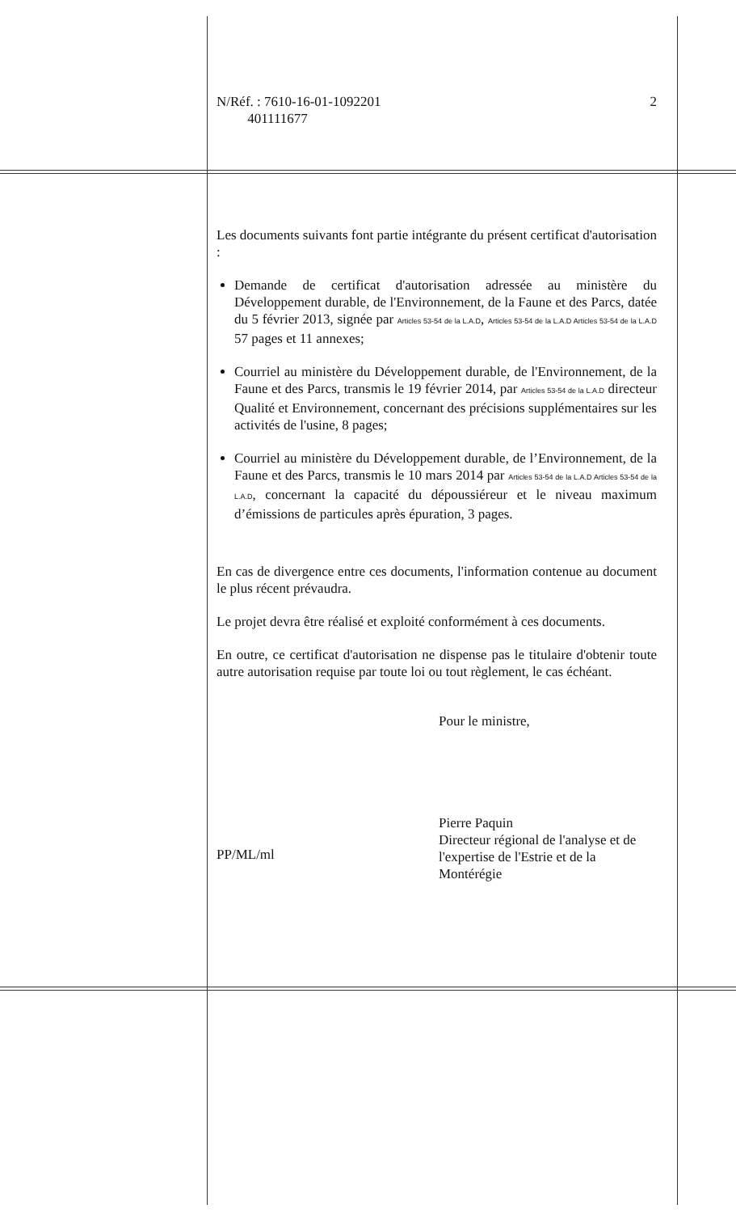N/Réf. : 7610-16-01-1092201
401111677
2
Les documents suivants font partie intégrante du présent certificat d'autorisation :
Demande de certificat d'autorisation adressée au ministère du Développement durable, de l'Environnement, de la Faune et des Parcs, datée du 5 février 2013, signée par Articles 53-54 de la L.A.D, Articles 53-54 de la L.A.D Articles 53-54 de la L.A.D 57 pages et 11 annexes;
Courriel au ministère du Développement durable, de l'Environnement, de la Faune et des Parcs, transmis le 19 février 2014, par Articles 53-54 de la L.A.D directeur Qualité et Environnement, concernant des précisions supplémentaires sur les activités de l'usine, 8 pages;
Courriel au ministère du Développement durable, de l’Environnement, de la Faune et des Parcs, transmis le 10 mars 2014 par Articles 53-54 de la L.A.D Articles 53-54 de la L.A.D, concernant la capacité du dépoussiéreur et le niveau maximum d’émissions de particules après épuration, 3 pages.
En cas de divergence entre ces documents, l'information contenue au document le plus récent prévaudra.
Le projet devra être réalisé et exploité conformément à ces documents.
En outre, ce certificat d'autorisation ne dispense pas le titulaire d'obtenir toute autre autorisation requise par toute loi ou tout règlement, le cas échéant.
PP/ML/ml
Pour le ministre,
Pierre Paquin
Directeur régional de l'analyse et de l'expertise de l'Estrie et de la Montérégie